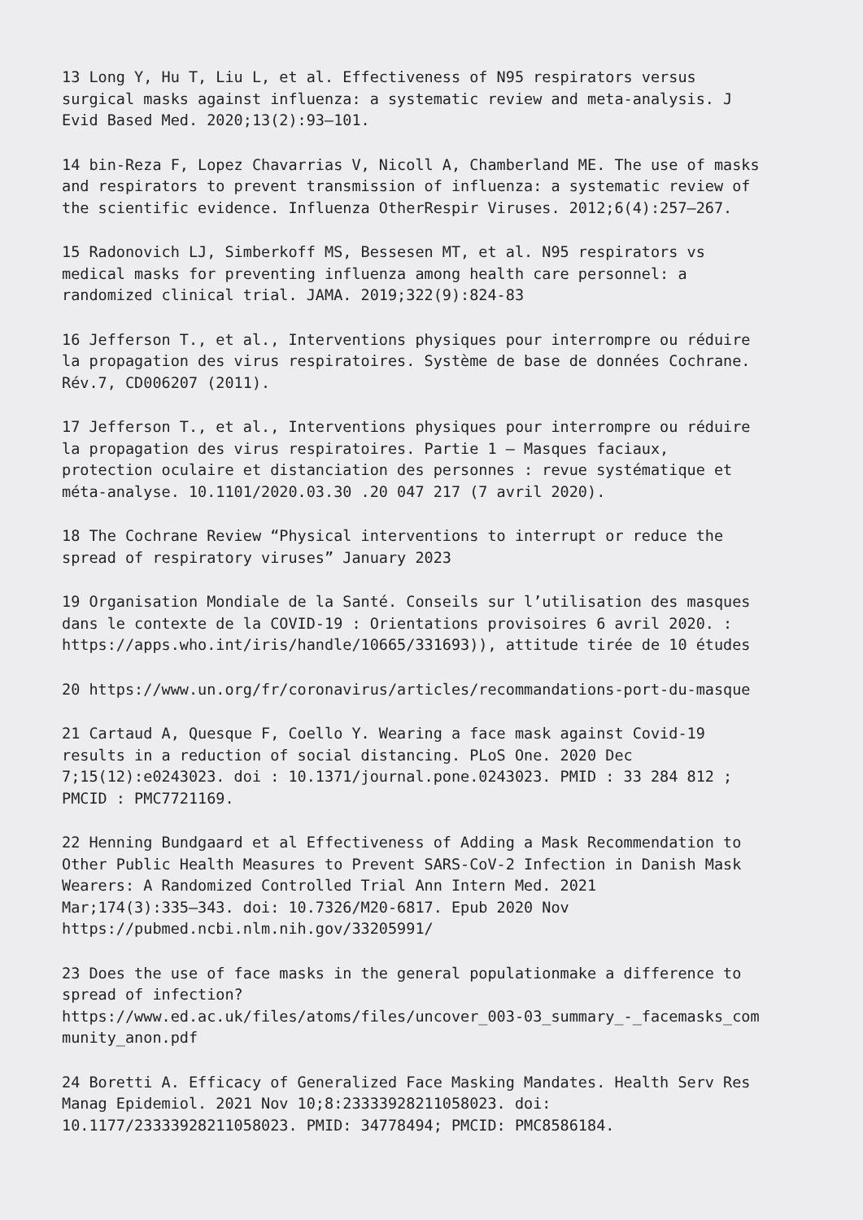13 Long Y, Hu T, Liu L, et al. Effectiveness of N95 respirators versus surgical masks against influenza: a systematic review and meta-analysis. J Evid Based Med. 2020;13(2):93–101.
14 bin-Reza F, Lopez Chavarrias V, Nicoll A, Chamberland ME. The use of masks and respirators to prevent transmission of influenza: a systematic review of the scientific evidence. Influenza OtherRespir Viruses. 2012;6(4):257–267.
15 Radonovich LJ, Simberkoff MS, Bessesen MT, et al. N95 respirators vs medical masks for preventing influenza among health care personnel: a randomized clinical trial. JAMA. 2019;322(9):824-83
16 Jefferson T., et al., Interventions physiques pour interrompre ou réduire la propagation des virus respiratoires. Système de base de données Cochrane. Rév.7, CD006207 (2011).
17 Jefferson T., et al., Interventions physiques pour interrompre ou réduire la propagation des virus respiratoires. Partie 1 – Masques faciaux, protection oculaire et distanciation des personnes : revue systématique et méta-analyse. 10.1101/2020.03.30 .20 047 217 (7 avril 2020).
18 The Cochrane Review “Physical interventions to interrupt or reduce the spread of respiratory viruses” January 2023
19 Organisation Mondiale de la Santé. Conseils sur l’utilisation des masques dans le contexte de la COVID-19 : Orientations provisoires 6 avril 2020. : https://apps.who.int/iris/handle/10665/331693)), attitude tirée de 10 études
20 https://www.un.org/fr/coronavirus/articles/recommandations-port-du-masque
21 Cartaud A, Quesque F, Coello Y. Wearing a face mask against Covid-19 results in a reduction of social distancing. PLoS One. 2020 Dec 7;15(12):e0243023. doi : 10.1371/journal.pone.0243023. PMID : 33 284 812 ; PMCID : PMC7721169.
22 Henning Bundgaard et al Effectiveness of Adding a Mask Recommendation to Other Public Health Measures to Prevent SARS-CoV-2 Infection in Danish Mask Wearers: A Randomized Controlled Trial Ann Intern Med. 2021 Mar;174(3):335–343. doi: 10.7326/M20-6817. Epub 2020 Nov https://pubmed.ncbi.nlm.nih.gov/33205991/
23 Does the use of face masks in the general populationmake a difference to spread of infection? https://www.ed.ac.uk/files/atoms/files/uncover_003-03_summary_-_facemasks_com munity_anon.pdf
24 Boretti A. Efficacy of Generalized Face Masking Mandates. Health Serv Res Manag Epidemiol. 2021 Nov 10;8:23333928211058023. doi: 10.1177/23333928211058023. PMID: 34778494; PMCID: PMC8586184.